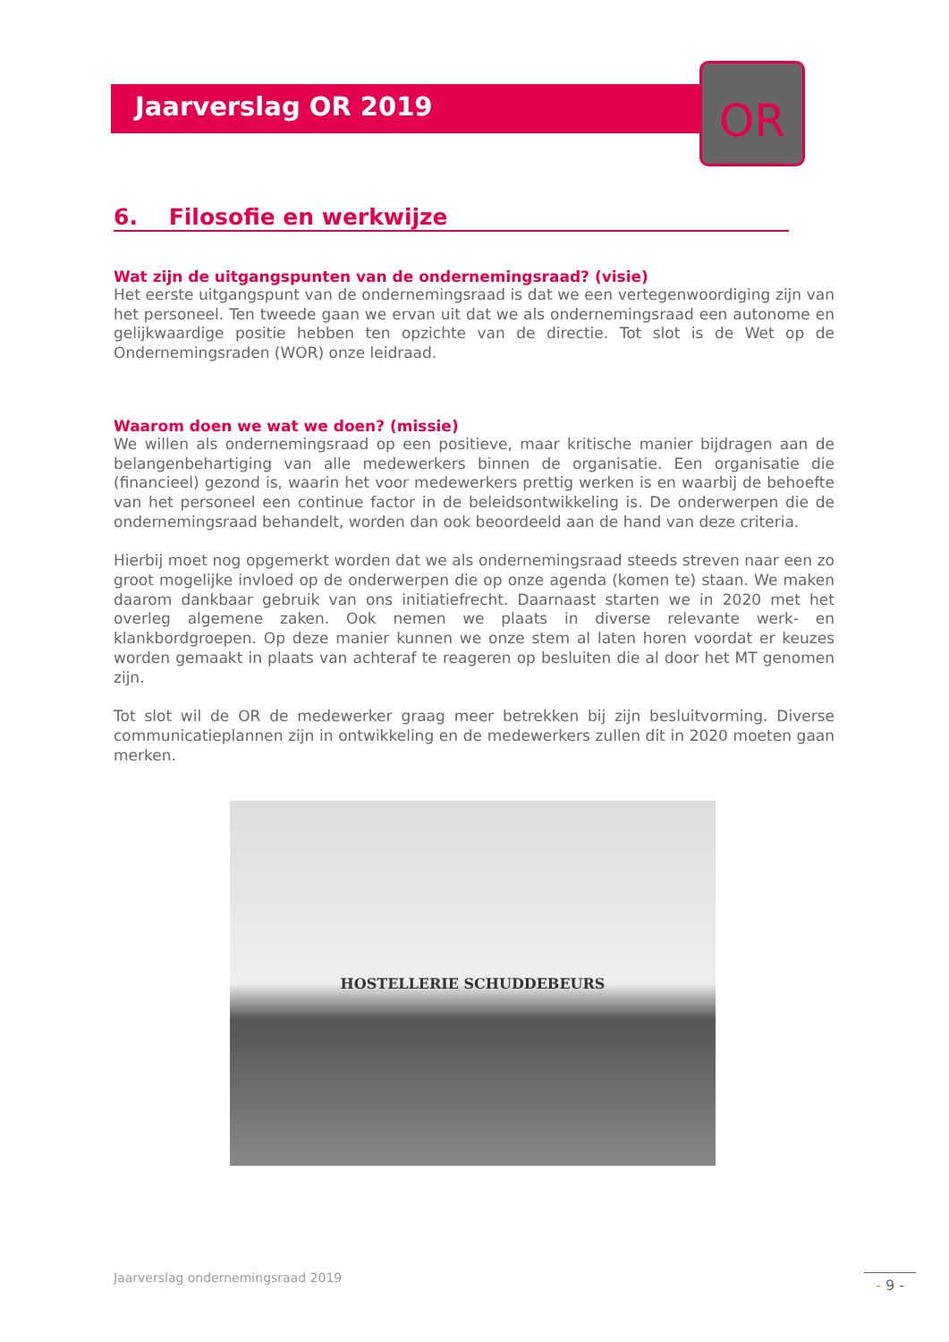Jaarverslag OR 2019
OR
6. Filosofie en werkwijze
Wat zijn de uitgangspunten van de ondernemingsraad? (visie)
Het eerste uitgangspunt van de ondernemingsraad is dat we een vertegenwoordiging zijn van het personeel. Ten tweede gaan we ervan uit dat we als ondernemingsraad een autonome en gelijkwaardige positie hebben ten opzichte van de directie. Tot slot is de Wet op de Ondernemingsraden (WOR) onze leidraad.
Waarom doen we wat we doen? (missie)
We willen als ondernemingsraad op een positieve, maar kritische manier bijdragen aan de belangenbehartiging van alle medewerkers binnen de organisatie. Een organisatie die (financieel) gezond is, waarin het voor medewerkers prettig werken is en waarbij de behoefte van het personeel een continue factor in de beleidsontwikkeling is. De onderwerpen die de ondernemingsraad behandelt, worden dan ook beoordeeld aan de hand van deze criteria.
Hierbij moet nog opgemerkt worden dat we als ondernemingsraad steeds streven naar een zo groot mogelijke invloed op de onderwerpen die op onze agenda (komen te) staan. We maken daarom dankbaar gebruik van ons initiatiefrecht. Daarnaast starten we in 2020 met het overleg algemene zaken. Ook nemen we plaats in diverse relevante werk- en klankbordgroepen. Op deze manier kunnen we onze stem al laten horen voordat er keuzes worden gemaakt in plaats van achteraf te reageren op besluiten die al door het MT genomen zijn.
Tot slot wil de OR de medewerker graag meer betrekken bij zijn besluitvorming. Diverse communicatieplannen zijn in ontwikkeling en de medewerkers zullen dit in 2020 moeten gaan merken.
HOSTELLERIE SCHUDDEBEURS
Jaarverslag ondernemingsraad 2019
- 9 -